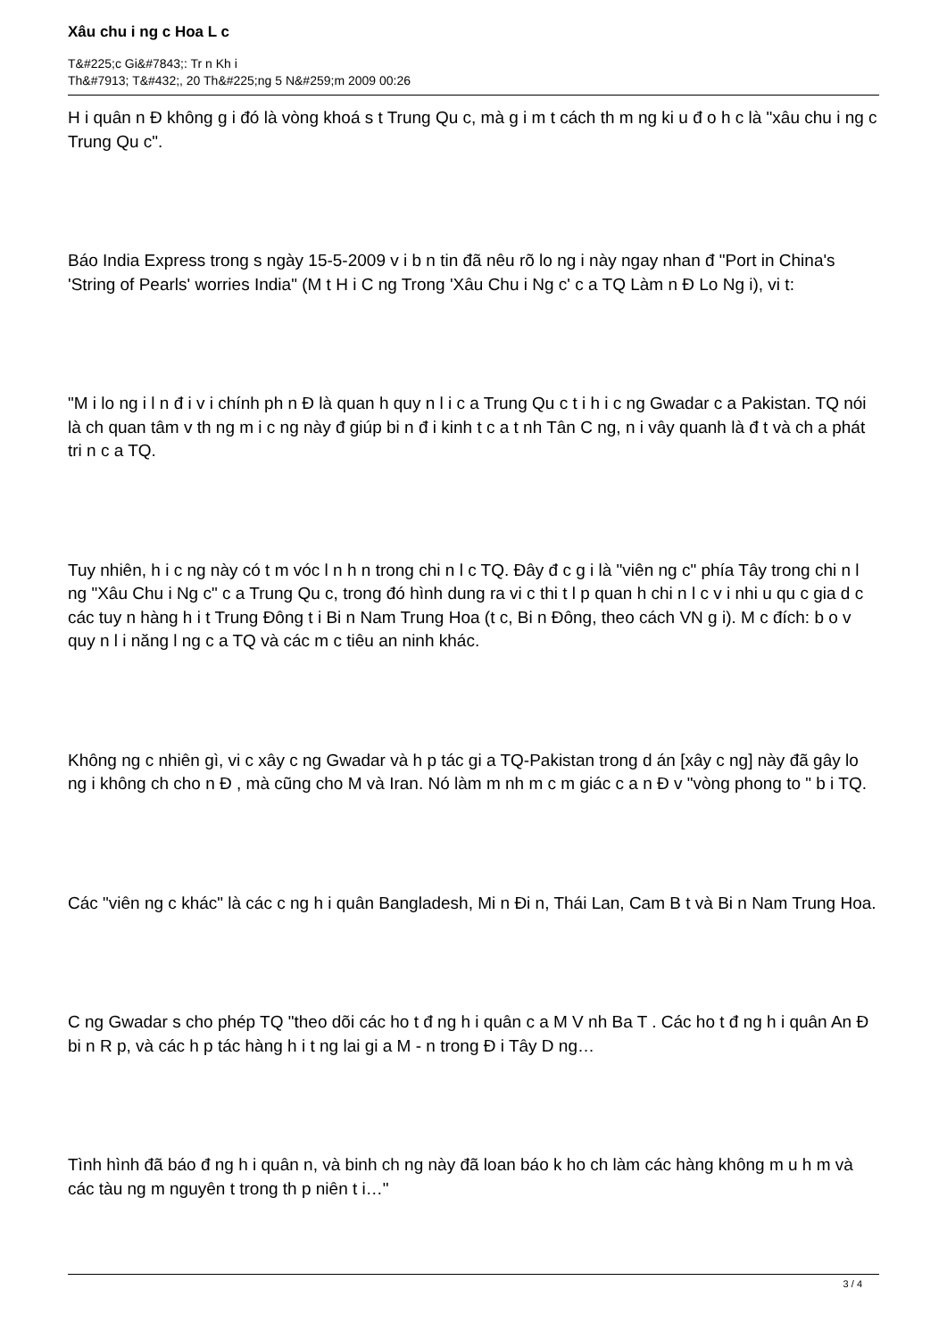Xâu chu i ng c Hoa L c
T&#225;c Gi&#7843;: Tr n Kh i
Th&#7913; T&#432;, 20 Th&#225;ng 5 N&#259;m 2009 00:26
H i quân n Đ không g i đó là vòng khoá s t Trung Qu c, mà g i m t cách th m ng ki u đ o h c là "xâu chu i ng c Trung Qu c".
Báo India Express trong s ngày 15-5-2009 v i b n tin đã nêu rõ lo ng i này ngay nhan đ "Port in China's 'String of Pearls' worries India" (M t H i C ng Trong 'Xâu Chu i Ng c' c a TQ Làm n Đ Lo Ng i), vi t:
"M i lo ng i l n đ i v i chính ph n Đ là quan h quy n l i c a Trung Qu c t i h i c ng Gwadar c a Pakistan. TQ nói là ch quan tâm v th ng m i c ng này đ giúp bi n đ i kinh t c a t nh Tân C ng, n i vây quanh là đ t và ch a phát tri n c a TQ.
Tuy nhiên, h i c ng này có t m vóc l n h n trong chi n l c TQ. Đây đ c g i là "viên ng c" phía Tây trong chi n l ng "Xâu Chu i Ng c" c a Trung Qu c, trong đó hình dung ra vi c thi t l p quan h chi n l c v i nhi u qu c gia d c các tuy n hàng h i t Trung Đông t i Bi n Nam Trung Hoa (t c, Bi n Đông, theo cách VN g i). M c đích: b o v quy n l i năng l ng c a TQ và các m c tiêu an ninh khác.
Không ng c nhiên gì, vi c xây c ng Gwadar và h p tác gi a TQ-Pakistan trong d án [xây c ng] này đã gây lo ng i không ch cho n Đ , mà cũng cho M và Iran. Nó làm m nh m c m giác c a n Đ v "vòng phong to " b i TQ.
Các "viên ng c khác" là các c ng h i quân Bangladesh, Mi n Đi n, Thái Lan, Cam B t và Bi n Nam Trung Hoa.
C ng Gwadar s cho phép TQ "theo dõi các ho t đ ng h i quân c a M V nh Ba T . Các ho t đ ng h i quân An Đ bi n R p, và các h p tác hàng h i t ng lai gi a M - n trong Đ i Tây D ng…
Tình hình đã báo đ ng h i quân n, và binh ch ng này đã loan báo k ho ch làm các hàng không m u h m và các tàu ng m nguyên t trong th p niên t i…"
3 / 4